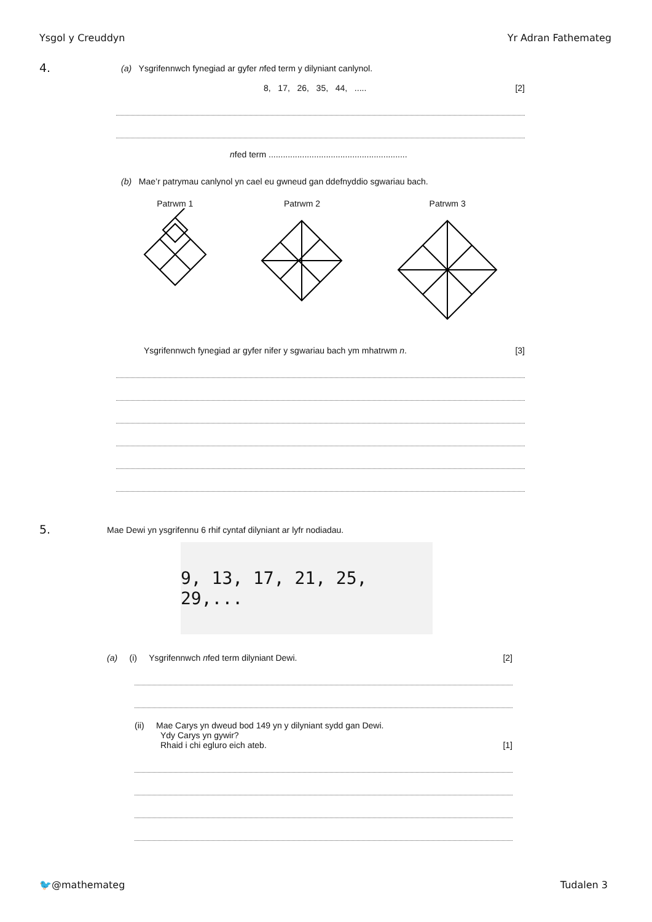Ysgol y Creuddyn Yr Adran Fathemateg
4.
(a) Ysgrifennwch fynegiad ar gyfer nfed term y dilyniant canlynol.
8, 17, 26, 35, 44, ..... [2]
nfed term ..........................................................
(b) Mae’r patrymau canlynol yn cael eu gwneud gan ddefnyddio sgwariau bach.
Patrwm 1
Patrwm 2
Patrwm 3
Ysgrifennwch fynegiad ar gyfer nifer y sgwariau bach ym mhatrwm n. [3]
5.
Mae Dewi yn ysgrifennu 6 rhif cyntaf dilyniant ar lyfr nodiadau.
9, 13, 17, 21, 25, 29,...
(a) (i) Ysgrifennwch nfed term dilyniant Dewi. [2]
(ii) Mae Carys yn dweud bod 149 yn y dilyniant sydd gan Dewi.
Ydy Carys yn gywir?
Rhaid i chi egluro eich ateb. [1]
🐦@mathemateg Tudalen 3